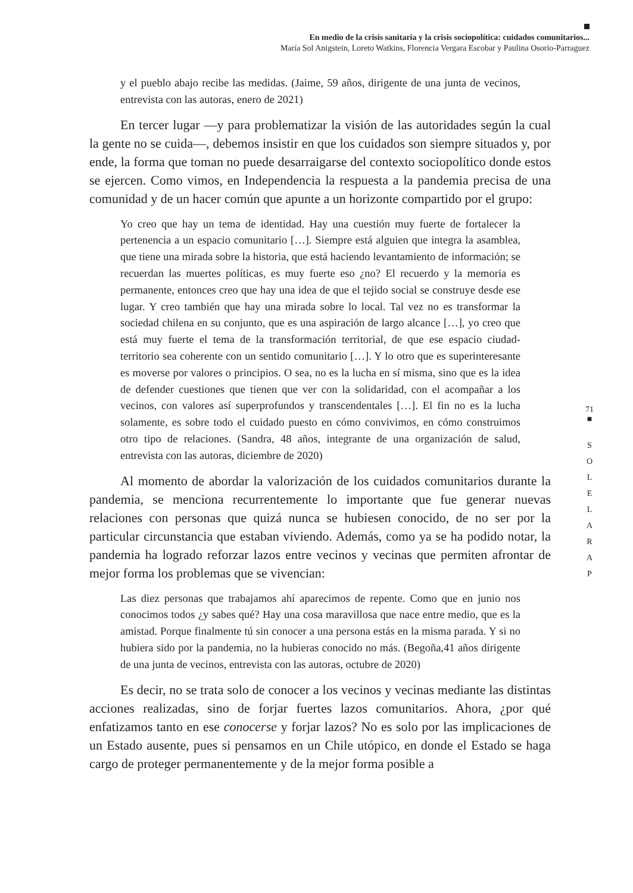En medio de la crisis sanitaria y la crisis sociopolítica: cuidados comunitarios...
María Sol Anigstein, Loreto Watkins, Florencia Vergara Escobar y Paulina Osorio-Parraguez
y el pueblo abajo recibe las medidas. (Jaime, 59 años, dirigente de una junta de vecinos, entrevista con las autoras, enero de 2021)
En tercer lugar —y para problematizar la visión de las autoridades según la cual la gente no se cuida—, debemos insistir en que los cuidados son siempre situados y, por ende, la forma que toman no puede desarraigarse del contexto sociopolítico donde estos se ejercen. Como vimos, en Independencia la respuesta a la pandemia precisa de una comunidad y de un hacer común que apunte a un horizonte compartido por el grupo:
Yo creo que hay un tema de identidad. Hay una cuestión muy fuerte de fortalecer la pertenencia a un espacio comunitario […]. Siempre está alguien que integra la asamblea, que tiene una mirada sobre la historia, que está haciendo levantamiento de información; se recuerdan las muertes políticas, es muy fuerte eso ¿no? El recuerdo y la memoria es permanente, entonces creo que hay una idea de que el tejido social se construye desde ese lugar. Y creo también que hay una mirada sobre lo local. Tal vez no es transformar la sociedad chilena en su conjunto, que es una aspiración de largo alcance […], yo creo que está muy fuerte el tema de la transformación territorial, de que ese espacio ciudad-territorio sea coherente con un sentido comunitario […]. Y lo otro que es superinteresante es moverse por valores o principios. O sea, no es la lucha en sí misma, sino que es la idea de defender cuestiones que tienen que ver con la solidaridad, con el acompañar a los vecinos, con valores así superprofundos y transcendentales […]. El fin no es la lucha solamente, es sobre todo el cuidado puesto en cómo convivimos, en cómo construimos otro tipo de relaciones. (Sandra, 48 años, integrante de una organización de salud, entrevista con las autoras, diciembre de 2020)
Al momento de abordar la valorización de los cuidados comunitarios durante la pandemia, se menciona recurrentemente lo importante que fue generar nuevas relaciones con personas que quizá nunca se hubiesen conocido, de no ser por la particular circunstancia que estaban viviendo. Además, como ya se ha podido notar, la pandemia ha logrado reforzar lazos entre vecinos y vecinas que permiten afrontar de mejor forma los problemas que se vivencian:
Las diez personas que trabajamos ahí aparecimos de repente. Como que en junio nos conocimos todos ¿y sabes qué? Hay una cosa maravillosa que nace entre medio, que es la amistad. Porque finalmente tú sin conocer a una persona estás en la misma parada. Y si no hubiera sido por la pandemia, no la hubieras conocido no más. (Begoña,41 años dirigente de una junta de vecinos, entrevista con las autoras, octubre de 2020)
Es decir, no se trata solo de conocer a los vecinos y vecinas mediante las distintas acciones realizadas, sino de forjar fuertes lazos comunitarios. Ahora, ¿por qué enfatizamos tanto en ese conocerse y forjar lazos? No es solo por las implicaciones de un Estado ausente, pues si pensamos en un Chile utópico, en donde el Estado se haga cargo de proteger permanentemente y de la mejor forma posible a
71
■
S
O
L
E
L
A
R
A
P